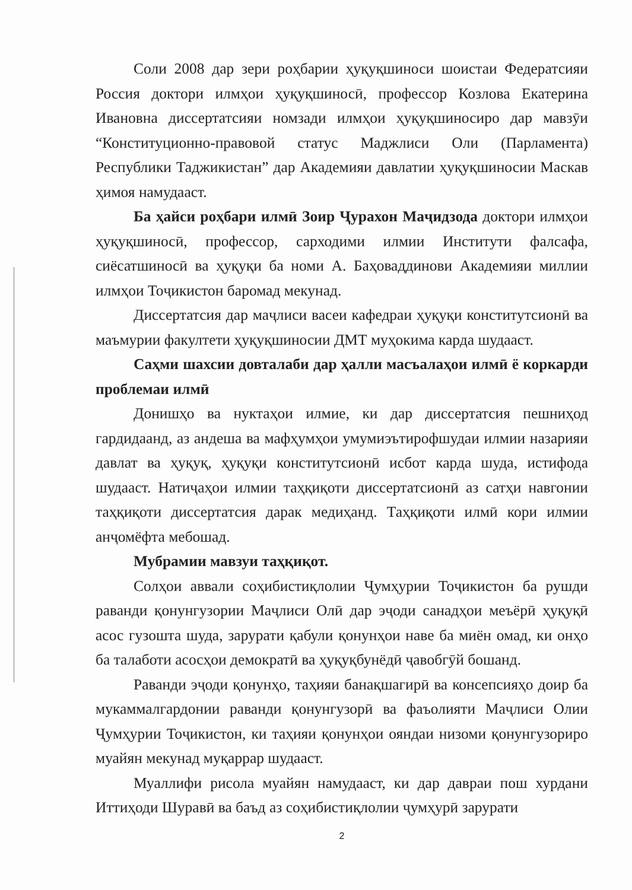Соли 2008 дар зери роҳбарии ҳуқуқшиноси шоистаи Федератсияи Россия доктори илмҳои ҳуқуқшиносӣ, профессор Козлова Екатерина Ивановна диссертатсияи номзади илмҳои ҳуқуқшиносиро дар мавзӯи “Конституционно-правовой статус Маджлиси Оли (Парламента) Республики Таджикистан” дар Академияи давлатии ҳуқуқшиносии Маскав ҳимоя намудааст.
Ба ҳайси роҳбари илмӣ Зоир Ҷурахон Маҷидзода доктори илмҳои ҳуқуқшиносӣ, профессор, сарходими илмии Институти фалсафа, сиёсатшиносӣ ва ҳуқуқи ба номи А. Баҳоваддинови Академияи миллии илмҳои Тоҷикистон баромад мекунад.
Диссертатсия дар маҷлиси васеи кафедраи ҳуқуқи конститутсионӣ ва маъмурии факултети ҳуқуқшиносии ДМТ муҳокима карда шудааст.
Саҳми шахсии довталаби дар ҳалли масъалаҳои илмӣ ё коркарди проблемаи илмӣ
Донишҳо ва нуктаҳои илмие, ки дар диссертатсия пешниҳод гардидаанд, аз андеша ва мафҳумҳои умумиэътирофшудаи илмии назарияи давлат ва ҳуқуқ, ҳуқуқи конститутсионӣ исбот карда шуда, истифода шудааст. Натиҷаҳои илмии таҳқиқоти диссертатсионӣ аз сатҳи навгонии таҳқиқоти диссертатсия дарак медиҳанд. Таҳқиқоти илмӣ кори илмии анҷомёфта мебошад.
Мубрамии мавзуи таҳқиқот.
Солҳои аввали соҳибистиқлолии Ҷумҳурии Тоҷикистон ба рушди раванди қонунгузории Маҷлиси Олӣ дар эҷоди санадҳои меъёрӣ ҳуқуқӣ асос гузошта шуда, зарурати қабули қонунҳои наве ба миён омад, ки онҳо ба талаботи асосҳои демократӣ ва ҳуқуқбунёдӣ ҷавобгӯй бошанд.
Раванди эҷоди қонунҳо, таҳияи банақшагирӣ ва консепсияҳо доир ба мукаммалгардонии раванди қонунгузорӣ ва фаъолияти Маҷлиси Олии Ҷумҳурии Тоҷикистон, ки таҳияи қонунҳои ояндаи низоми қонунгузориро муайян мекунад муқаррар шудааст.
Муаллифи рисола муайян намудааст, ки дар давраи пош хурдани Иттиҳоди Шуравӣ ва баъд аз соҳибистиқлолии ҷумҳурӣ зарурати
2